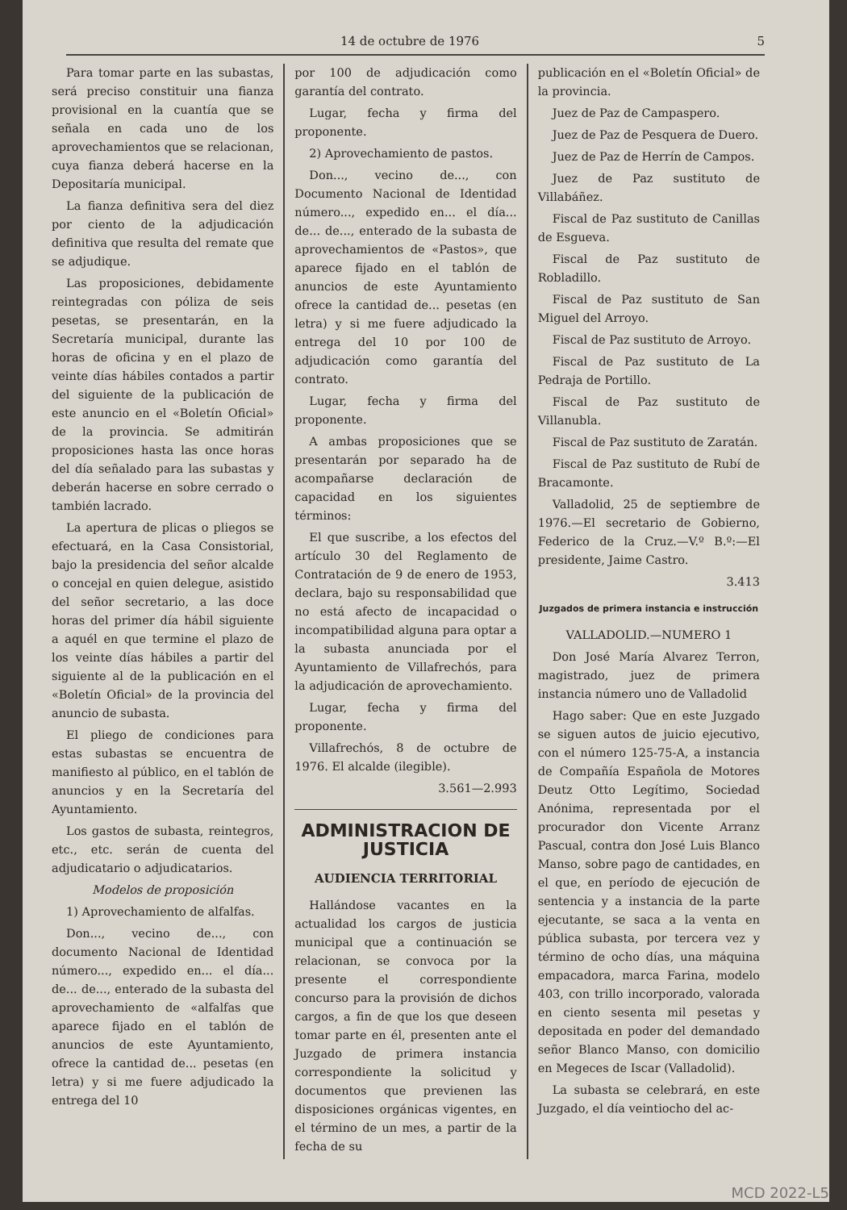14 de octubre de 1976 5
Para tomar parte en las subastas, será preciso constituir una fianza provisional en la cuantía que se señala en cada uno de los aprovechamientos que se relacionan, cuya fianza deberá hacerse en la Depositaría municipal.
La fianza definitiva sera del diez por ciento de la adjudicación definitiva que resulta del remate que se adjudique.
Las proposiciones, debidamente reintegradas con póliza de seis pesetas, se presentarán, en la Secretaría municipal, durante las horas de oficina y en el plazo de veinte días hábiles contados a partir del siguiente de la publicación de este anuncio en el «Boletín Oficial» de la provincia. Se admitirán proposiciones hasta las once horas del día señalado para las subastas y deberán hacerse en sobre cerrado o también lacrado.
La apertura de plicas o pliegos se efectuará, en la Casa Consistorial, bajo la presidencia del señor alcalde o concejal en quien delegue, asistido del señor secretario, a las doce horas del primer día hábil siguiente a aquél en que termine el plazo de los veinte días hábiles a partir del siguiente al de la publicación en el «Boletín Oficial» de la provincia del anuncio de subasta.
El pliego de condiciones para estas subastas se encuentra de manifiesto al público, en el tablón de anuncios y en la Secretaría del Ayuntamiento.
Los gastos de subasta, reintegros, etc., etc. serán de cuenta del adjudicatario o adjudicatarios.
Modelos de proposición
1) Aprovechamiento de alfalfas.
Don..., vecino de..., con documento Nacional de Identidad número..., expedido en... el día... de... de..., enterado de la subasta del aprovechamiento de «alfalfas que aparece fijado en el tablón de anuncios de este Ayuntamiento, ofrece la cantidad de... pesetas (en letra) y si me fuere adjudicado la entrega del 10
por 100 de adjudicación como garantía del contrato.
Lugar, fecha y firma del proponente.
2) Aprovechamiento de pastos.
Don..., vecino de..., con Documento Nacional de Identidad número..., expedido en... el día... de... de..., enterado de la subasta de aprovechamientos de «Pastos», que aparece fijado en el tablón de anuncios de este Ayuntamiento ofrece la cantidad de... pesetas (en letra) y si me fuere adjudicado la entrega del 10 por 100 de adjudicación como garantía del contrato.
Lugar, fecha y firma del proponente.
A ambas proposiciones que se presentarán por separado ha de acompañarse declaración de capacidad en los siguientes términos:
El que suscribe, a los efectos del artículo 30 del Reglamento de Contratación de 9 de enero de 1953, declara, bajo su responsabilidad que no está afecto de incapacidad o incompatibilidad alguna para optar a la subasta anunciada por el Ayuntamiento de Villafrechós, para la adjudicación de aprovechamiento.
Lugar, fecha y firma del proponente.
Villafrechós, 8 de octubre de 1976. El alcalde (ilegible).
3.561—2.993
ADMINISTRACION DE JUSTICIA
AUDIENCIA TERRITORIAL
Hallándose vacantes en la actualidad los cargos de justicia municipal que a continuación se relacionan, se convoca por la presente el correspondiente concurso para la provisión de dichos cargos, a fin de que los que deseen tomar parte en él, presenten ante el Juzgado de primera instancia correspondiente la solicitud y documentos que previenen las disposiciones orgánicas vigentes, en el término de un mes, a partir de la fecha de su
publicación en el «Boletín Oficial» de la provincia.
Juez de Paz de Campaspero.
Juez de Paz de Pesquera de Duero.
Juez de Paz de Herrín de Campos.
Juez de Paz sustituto de Villabáñez.
Fiscal de Paz sustituto de Canillas de Esgueva.
Fiscal de Paz sustituto de Robladillo.
Fiscal de Paz sustituto de San Miguel del Arroyo.
Fiscal de Paz sustituto de Arroyo.
Fiscal de Paz sustituto de La Pedraja de Portillo.
Fiscal de Paz sustituto de Villanubla.
Fiscal de Paz sustituto de Zaratán.
Fiscal de Paz sustituto de Rubí de Bracamonte.
Valladolid, 25 de septiembre de 1976.—El secretario de Gobierno, Federico de la Cruz.—V.º B.º:—El presidente, Jaime Castro.
3.413
Juzgados de primera instancia e instrucción
VALLADOLID.—NUMERO 1
Don José María Alvarez Terron, magistrado, juez de primera instancia número uno de Valladolid
Hago saber: Que en este Juzgado se siguen autos de juicio ejecutivo, con el número 125-75-A, a instancia de Compañía Española de Motores Deutz Otto Legítimo, Sociedad Anónima, representada por el procurador don Vicente Arranz Pascual, contra don José Luis Blanco Manso, sobre pago de cantidades, en el que, en período de ejecución de sentencia y a instancia de la parte ejecutante, se saca a la venta en pública subasta, por tercera vez y término de ocho días, una máquina empacadora, marca Farina, modelo 403, con trillo incorporado, valorada en ciento sesenta mil pesetas y depositada en poder del demandado señor Blanco Manso, con domicilio en Megeces de Iscar (Valladolid).
La subasta se celebrará, en este Juzgado, el día veintiocho del ac-
MCD 2022-L5